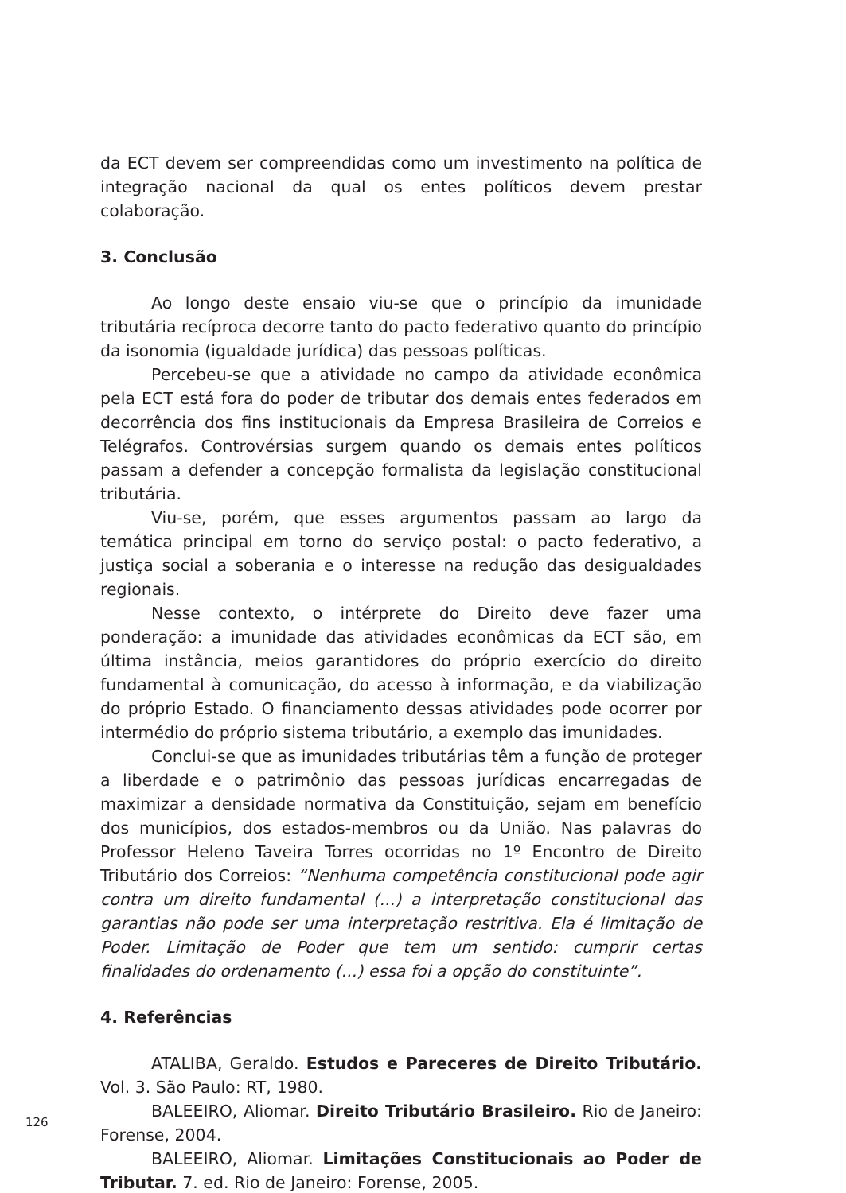da ECT devem ser compreendidas como um investimento na política de integração nacional da qual os entes políticos devem prestar colaboração.
3. Conclusão
Ao longo deste ensaio viu-se que o princípio da imunidade tributária recíproca decorre tanto do pacto federativo quanto do princípio da isonomia (igualdade jurídica) das pessoas políticas.
Percebeu-se que a atividade no campo da atividade econômica pela ECT está fora do poder de tributar dos demais entes federados em decorrência dos fins institucionais da Empresa Brasileira de Correios e Telégrafos. Controvérsias surgem quando os demais entes políticos passam a defender a concepção formalista da legislação constitucional tributária.
Viu-se, porém, que esses argumentos passam ao largo da temática principal em torno do serviço postal: o pacto federativo, a justiça social a soberania e o interesse na redução das desigualdades regionais.
Nesse contexto, o intérprete do Direito deve fazer uma ponderação: a imunidade das atividades econômicas da ECT são, em última instância, meios garantidores do próprio exercício do direito fundamental à comunicação, do acesso à informação, e da viabilização do próprio Estado. O financiamento dessas atividades pode ocorrer por intermédio do próprio sistema tributário, a exemplo das imunidades.
Conclui-se que as imunidades tributárias têm a função de proteger a liberdade e o patrimônio das pessoas jurídicas encarregadas de maximizar a densidade normativa da Constituição, sejam em benefício dos municípios, dos estados-membros ou da União. Nas palavras do Professor Heleno Taveira Torres ocorridas no 1º Encontro de Direito Tributário dos Correios: “Nenhuma competência constitucional pode agir contra um direito fundamental (...) a interpretação constitucional das garantias não pode ser uma interpretação restritiva. Ela é limitação de Poder. Limitação de Poder que tem um sentido: cumprir certas finalidades do ordenamento (...) essa foi a opção do constituinte”.
4. Referências
ATALIBA, Geraldo. Estudos e Pareceres de Direito Tributário. Vol. 3. São Paulo: RT, 1980.
BALEEIRO, Aliomar. Direito Tributário Brasileiro. Rio de Janeiro: Forense, 2004.
BALEEIRO, Aliomar. Limitações Constitucionais ao Poder de Tributar. 7. ed. Rio de Janeiro: Forense, 2005.
126